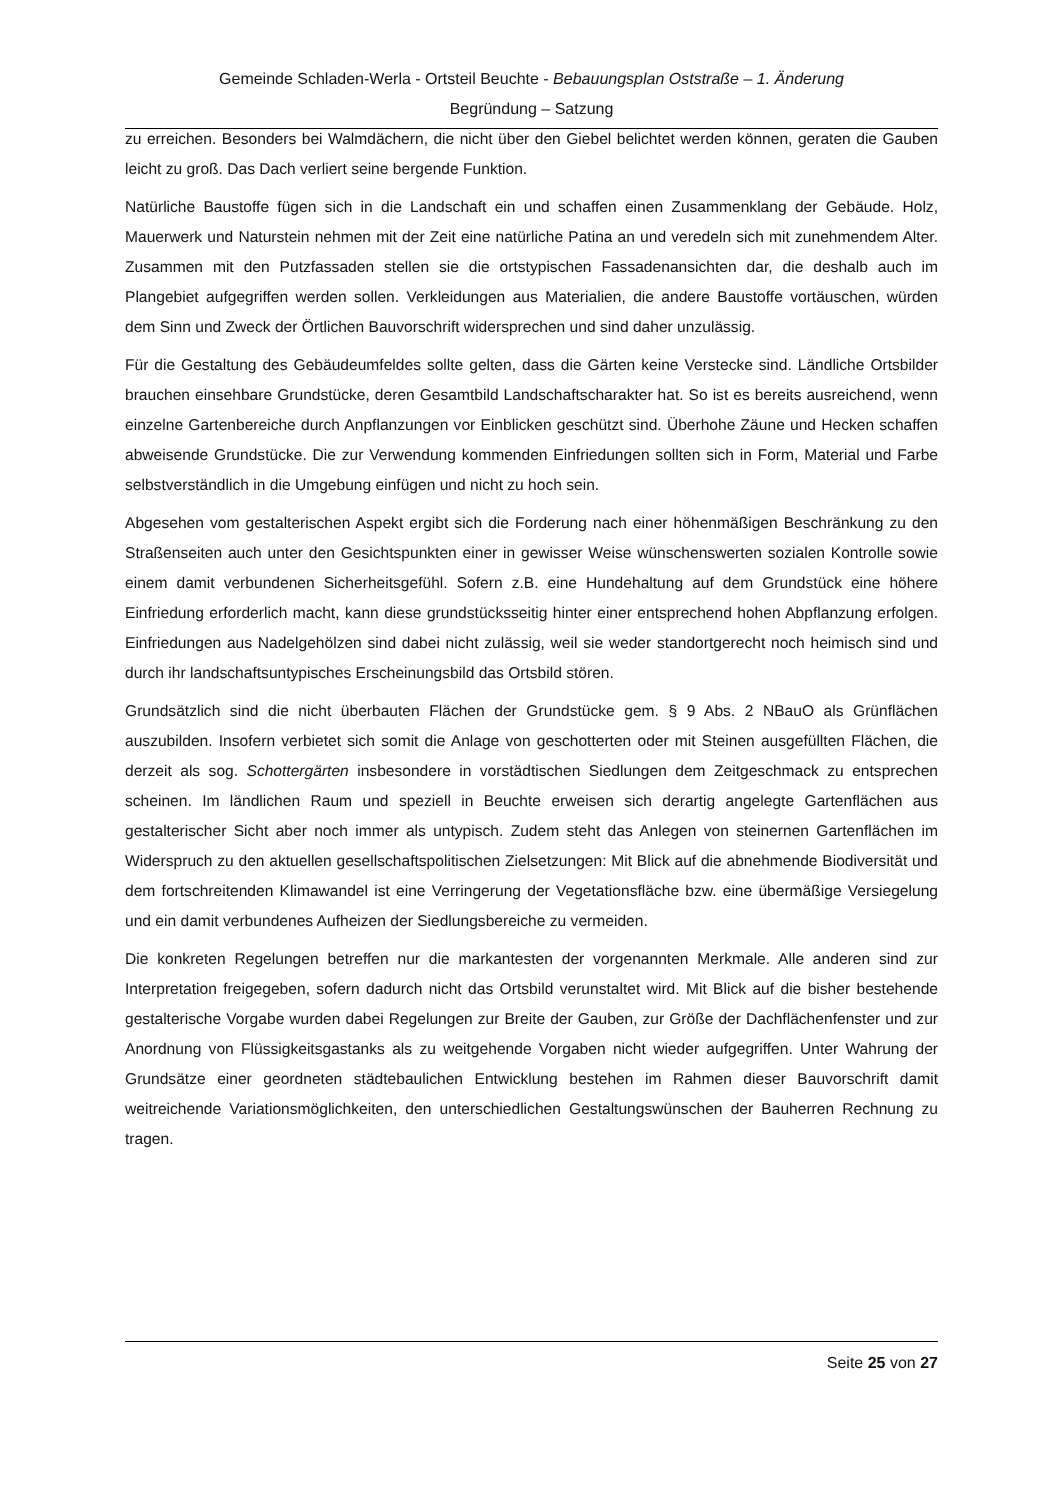Gemeinde Schladen-Werla - Ortsteil Beuchte - Bebauungsplan Oststraße – 1. Änderung
Begründung – Satzung
zu erreichen. Besonders bei Walmdächern, die nicht über den Giebel belichtet werden können, geraten die Gauben leicht zu groß. Das Dach verliert seine bergende Funktion.
Natürliche Baustoffe fügen sich in die Landschaft ein und schaffen einen Zusammenklang der Gebäude. Holz, Mauerwerk und Naturstein nehmen mit der Zeit eine natürliche Patina an und veredeln sich mit zunehmendem Alter. Zusammen mit den Putzfassaden stellen sie die ortstypischen Fassadenansichten dar, die deshalb auch im Plangebiet aufgegriffen werden sollen. Verkleidungen aus Materialien, die andere Baustoffe vortäuschen, würden dem Sinn und Zweck der Örtlichen Bauvorschrift widersprechen und sind daher unzulässig.
Für die Gestaltung des Gebäudeumfeldes sollte gelten, dass die Gärten keine Verstecke sind. Ländliche Ortsbilder brauchen einsehbare Grundstücke, deren Gesamtbild Landschaftscharakter hat. So ist es bereits ausreichend, wenn einzelne Gartenbereiche durch Anpflanzungen vor Einblicken geschützt sind. Überhohe Zäune und Hecken schaffen abweisende Grundstücke. Die zur Verwendung kommenden Einfriedungen sollten sich in Form, Material und Farbe selbstverständlich in die Umgebung einfügen und nicht zu hoch sein.
Abgesehen vom gestalterischen Aspekt ergibt sich die Forderung nach einer höhenmäßigen Beschränkung zu den Straßenseiten auch unter den Gesichtspunkten einer in gewisser Weise wünschenswerten sozialen Kontrolle sowie einem damit verbundenen Sicherheitsgefühl. Sofern z.B. eine Hundehaltung auf dem Grundstück eine höhere Einfriedung erforderlich macht, kann diese grundstücksseitig hinter einer entsprechend hohen Abpflanzung erfolgen. Einfriedungen aus Nadelgehölzen sind dabei nicht zulässig, weil sie weder standortgerecht noch heimisch sind und durch ihr landschaftsuntypisches Erscheinungsbild das Ortsbild stören.
Grundsätzlich sind die nicht überbauten Flächen der Grundstücke gem. § 9 Abs. 2 NBauO als Grünflächen auszubilden. Insofern verbietet sich somit die Anlage von geschotterten oder mit Steinen ausgefüllten Flächen, die derzeit als sog. Schottergärten insbesondere in vorstädtischen Siedlungen dem Zeitgeschmack zu entsprechen scheinen. Im ländlichen Raum und speziell in Beuchte erweisen sich derartig angelegte Gartenflächen aus gestalterischer Sicht aber noch immer als untypisch. Zudem steht das Anlegen von steinernen Gartenflächen im Widerspruch zu den aktuellen gesellschaftspolitischen Zielsetzungen: Mit Blick auf die abnehmende Biodiversität und dem fortschreitenden Klimawandel ist eine Verringerung der Vegetationsfläche bzw. eine übermäßige Versiegelung und ein damit verbundenes Aufheizen der Siedlungsbereiche zu vermeiden.
Die konkreten Regelungen betreffen nur die markantesten der vorgenannten Merkmale. Alle anderen sind zur Interpretation freigegeben, sofern dadurch nicht das Ortsbild verunstaltet wird. Mit Blick auf die bisher bestehende gestalterische Vorgabe wurden dabei Regelungen zur Breite der Gauben, zur Größe der Dachflächenfenster und zur Anordnung von Flüssigkeitsgastanks als zu weitgehende Vorgaben nicht wieder aufgegriffen. Unter Wahrung der Grundsätze einer geordneten städtebaulichen Entwicklung bestehen im Rahmen dieser Bauvorschrift damit weitreichende Variationsmöglichkeiten, den unterschiedlichen Gestaltungswünschen der Bauherren Rechnung zu tragen.
Seite 25 von 27